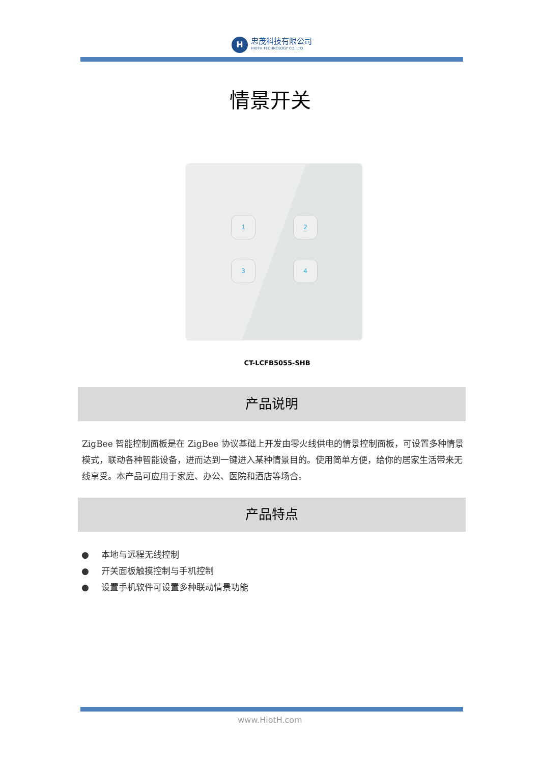H
忠茂科技有限公司
HIOTH TECHNOLOGY CO.,LTD.
情景开关
1 2
3 4
CT-LCFB5055-SHB
产品说明
ZigBee 智能控制面板是在 ZigBee 协议基础上开发由零火线供电的情景控制面板，可设置多种情景模式，联动各种智能设备，进而达到一键进入某种情景目的。使用简单方便，给你的居家生活带来无线享受。本产品可应用于家庭、办公、医院和酒店等场合。
产品特点
● 本地与远程无线控制
● 开关面板触摸控制与手机控制
● 设置手机软件可设置多种联动情景功能
www.HiotH.com